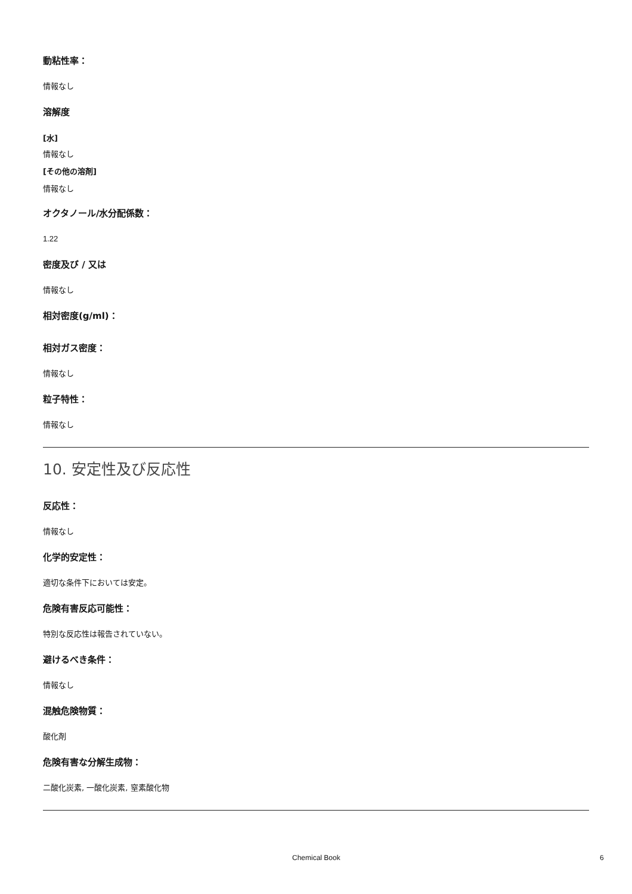動粘性率：
情報なし
溶解度
[水]
情報なし
[その他の溶剤]
情報なし
オクタノール/水分配係数：
1.22
密度及び / 又は
情報なし
相対密度(g/ml)：
相対ガス密度：
情報なし
粒子特性：
情報なし
10. 安定性及び反応性
反応性：
情報なし
化学的安定性：
適切な条件下においては安定。
危険有害反応可能性：
特別な反応性は報告されていない。
避けるべき条件：
情報なし
混触危険物質：
酸化剤
危険有害な分解生成物：
二酸化炭素, 一酸化炭素, 窒素酸化物
Chemical Book 6